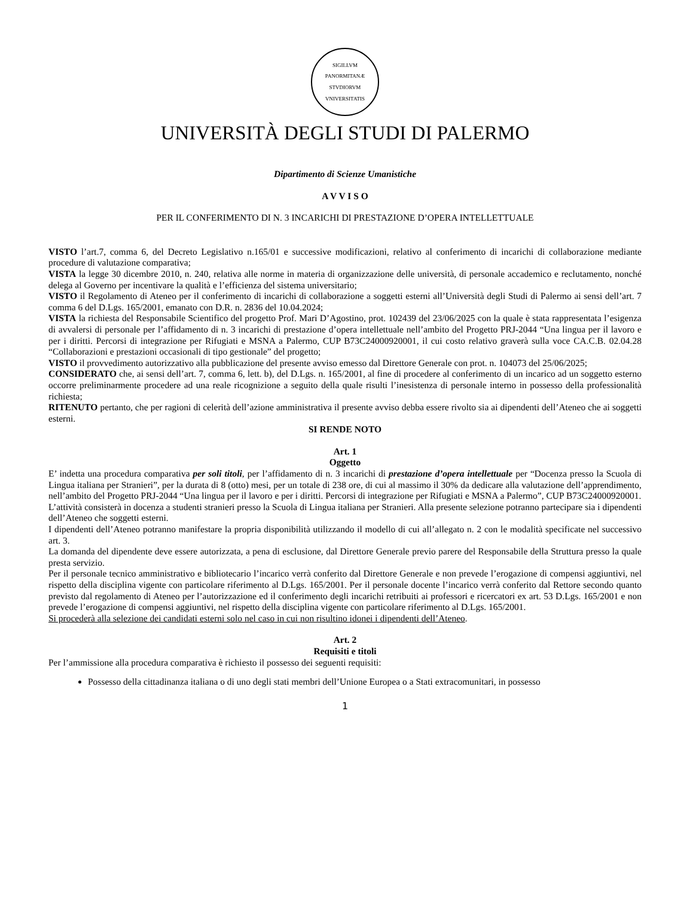SIGILLVM PANORMITANÆ STVDIORVM VNIVERSITATIS
UNIVERSITÀ DEGLI STUDI DI PALERMO
Dipartimento di Scienze Umanistiche
A V V I S O
PER IL CONFERIMENTO DI N. 3 INCARICHI DI PRESTAZIONE D’OPERA INTELLETTUALE
VISTO l’art.7, comma 6, del Decreto Legislativo n.165/01 e successive modificazioni, relativo al conferimento di incarichi di collaborazione mediante procedure di valutazione comparativa;
VISTA la legge 30 dicembre 2010, n. 240, relativa alle norme in materia di organizzazione delle università, di personale accademico e reclutamento, nonché delega al Governo per incentivare la qualità e l’efficienza del sistema universitario;
VISTO il Regolamento di Ateneo per il conferimento di incarichi di collaborazione a soggetti esterni all’Università degli Studi di Palermo ai sensi dell’art. 7 comma 6 del D.Lgs. 165/2001, emanato con D.R. n. 2836 del 10.04.2024;
VISTA la richiesta del Responsabile Scientifico del progetto Prof. Mari D’Agostino, prot. 102439 del 23/06/2025 con la quale è stata rappresentata l’esigenza di avvalersi di personale per l’affidamento di n. 3 incarichi di prestazione d’opera intellettuale nell’ambito del Progetto PRJ-2044 “Una lingua per il lavoro e per i diritti. Percorsi di integrazione per Rifugiati e MSNA a Palermo, CUP B73C24000920001, il cui costo relativo graverà sulla voce CA.C.B. 02.04.28 “Collaborazioni e prestazioni occasionali di tipo gestionale” del progetto;
VISTO il provvedimento autorizzativo alla pubblicazione del presente avviso emesso dal Direttore Generale con prot. n. 104073 del 25/06/2025;
CONSIDERATO che, ai sensi dell’art. 7, comma 6, lett. b), del D.Lgs. n. 165/2001, al fine di procedere al conferimento di un incarico ad un soggetto esterno occorre preliminarmente procedere ad una reale ricognizione a seguito della quale risulti l’inesistenza di personale interno in possesso della professionalità richiesta;
RITENUTO pertanto, che per ragioni di celerità dell’azione amministrativa il presente avviso debba essere rivolto sia ai dipendenti dell’Ateneo che ai soggetti esterni.
SI RENDE NOTO
Art. 1
Oggetto
E’ indetta una procedura comparativa per soli titoli, per l’affidamento di n. 3 incarichi di prestazione d’opera intellettuale per “Docenza presso la Scuola di Lingua italiana per Stranieri”, per la durata di 8 (otto) mesi, per un totale di 238 ore, di cui al massimo il 30% da dedicare alla valutazione dell’apprendimento, nell’ambito del Progetto PRJ-2044 “Una lingua per il lavoro e per i diritti. Percorsi di integrazione per Rifugiati e MSNA a Palermo”, CUP B73C24000920001.
L’attività consisterà in docenza a studenti stranieri presso la Scuola di Lingua italiana per Stranieri. Alla presente selezione potranno partecipare sia i dipendenti dell’Ateneo che soggetti esterni.
I dipendenti dell’Ateneo potranno manifestare la propria disponibilità utilizzando il modello di cui all’allegato n. 2 con le modalità specificate nel successivo art. 3.
La domanda del dipendente deve essere autorizzata, a pena di esclusione, dal Direttore Generale previo parere del Responsabile della Struttura presso la quale presta servizio.
Per il personale tecnico amministrativo e bibliotecario l’incarico verrà conferito dal Direttore Generale e non prevede l’erogazione di compensi aggiuntivi, nel rispetto della disciplina vigente con particolare riferimento al D.Lgs. 165/2001. Per il personale docente l’incarico verrà conferito dal Rettore secondo quanto previsto dal regolamento di Ateneo per l’autorizzazione ed il conferimento degli incarichi retribuiti ai professori e ricercatori ex art. 53 D.Lgs. 165/2001 e non prevede l’erogazione di compensi aggiuntivi, nel rispetto della disciplina vigente con particolare riferimento al D.Lgs. 165/2001.
Si procederà alla selezione dei candidati esterni solo nel caso in cui non risultino idonei i dipendenti dell’Ateneo.
Art. 2
Requisiti e titoli
Per l’ammissione alla procedura comparativa è richiesto il possesso dei seguenti requisiti:
Possesso della cittadinanza italiana o di uno degli stati membri dell’Unione Europea o a Stati extracomunitari, in possesso
1